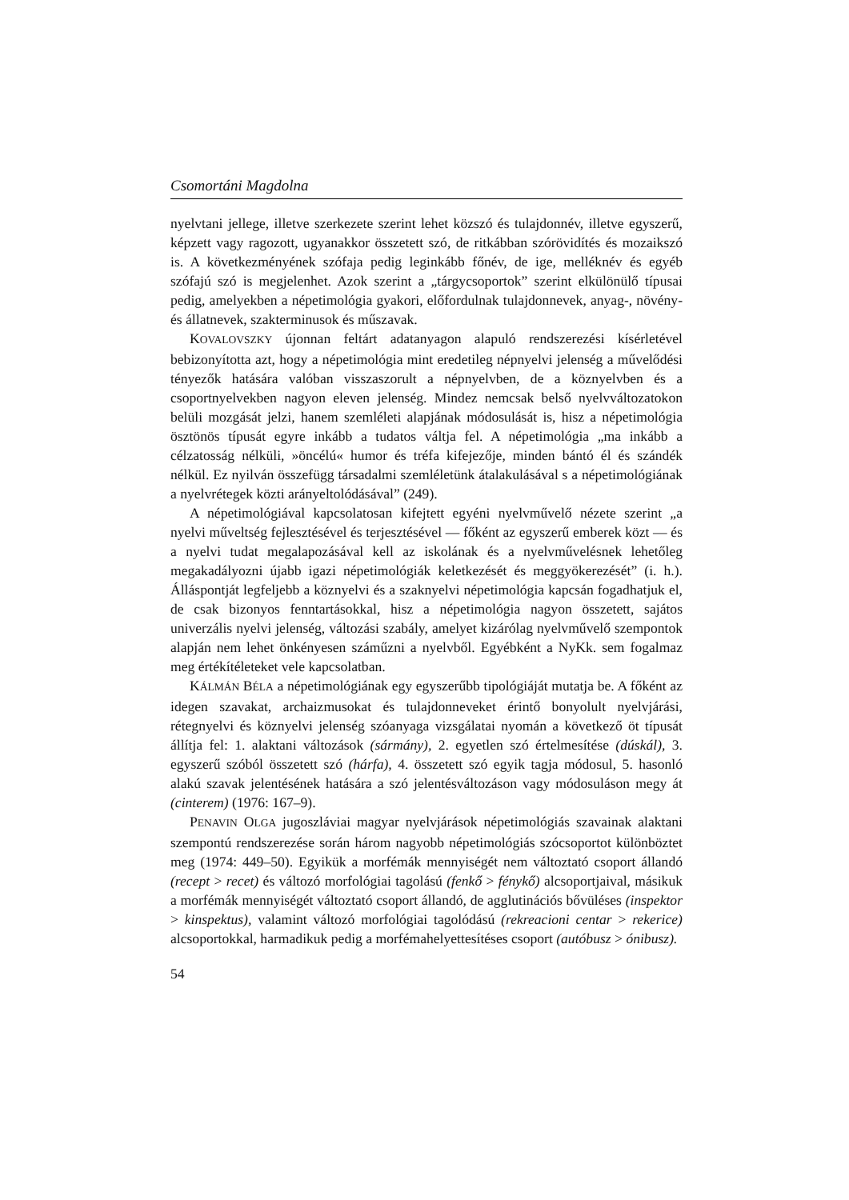Csomortáni Magdolna
nyelvtani jellege, illetve szerkezete szerint lehet közszó és tulajdonnév, illetve egyszerű, képzett vagy ragozott, ugyanakkor összetett szó, de ritkábban szórövidítés és mozaikszó is. A következményének szófaja pedig leginkább főnév, de ige, melléknév és egyéb szófajú szó is megjelenhet. Azok szerint a „tárgycsoportok” szerint elkülönülő típusai pedig, amelyekben a népetimológia gyakori, előfordulnak tulajdonnevek, anyag-, növény- és állatnevek, szakterminusok és műszavak.
KOVALOVSZKY újonnan feltárt adatanyagon alapuló rendszerezési kísérletével bebizonyította azt, hogy a népetimológia mint eredetileg népnyelvi jelenség a művelődési tényezők hatására valóban visszaszorult a népnyelvben, de a köznyelvben és a csoportnyelvekben nagyon eleven jelenség. Mindez nemcsak belső nyelvváltozatokon belüli mozgását jelzi, hanem szemléleti alapjának módosulását is, hisz a népetimológia ösztönös típusát egyre inkább a tudatos váltja fel. A népetimológia „ma inkább a célzatosság nélküli, »öncélú« humor és tréfa kifejezője, minden bántó él és szándék nélkül. Ez nyilván összefügg társadalmi szemléletünk átalakulásával s a népetimológiának a nyelvrétegek közti arányeltolódásával” (249).
A népetimológiával kapcsolatosan kifejtett egyéni nyelvművelő nézete szerint „a nyelvi műveltség fejlesztésével és terjesztésével — főként az egyszerű emberek közt — és a nyelvi tudat megalapozásával kell az iskolának és a nyelvművelésnek lehetőleg megakadályozni újabb igazi népetimológiák keletkezését és meggyökerezését” (i. h.). Álláspontját legfeljebb a köznyelvi és a szaknyelvi népetimológia kapcsán fogadhatjuk el, de csak bizonyos fenntartásokkal, hisz a népetimológia nagyon összetett, sajátos univerzális nyelvi jelenség, változási szabály, amelyet kizárólag nyelvművelő szempontok alapján nem lehet önkényesen száműzni a nyelvből. Egyébként a NyKk. sem fogalmaz meg értékítéleteket vele kapcsolatban.
KÁLMÁN BÉLA a népetimológiának egy egyszerűbb tipológiáját mutatja be. A főként az idegen szavakat, archaizmusokat és tulajdonneveket érintő bonyolult nyelvjárási, rétegnyelvi és köznyelvi jelenség szóanyaga vizsgálatai nyomán a következő öt típusát állítja fel: 1. alaktani változások (sármány), 2. egyetlen szó értelmesítése (dúskál), 3. egyszerű szóból összetett szó (hárfa), 4. összetett szó egyik tagja módosul, 5. hasonló alakú szavak jelentésének hatására a szó jelentésváltozáson vagy módosuláson megy át (cinterem) (1976: 167–9).
PENAVIN OLGA jugoszláviai magyar nyelvjárások népetimológiás szavainak alaktani szempontú rendszerezése során három nagyobb népetimológiás szócsoportot különböztet meg (1974: 449–50). Egyikük a morfémák mennyiségét nem változtató csoport állandó (recept > recet) és változó morfológiai tagolású (fenkő > fénykő) alcsoportjaival, másikuk a morfémák mennyiségét változtató csoport állandó, de agglutinációs bővüléses (inspektor > kinspektus), valamint változó morfológiai tagolódású (rekreacioni centar > rekerice) alcsoportokkal, harmadikuk pedig a morfémahelyettesítéses csoport (autóbusz > ónibusz).
54